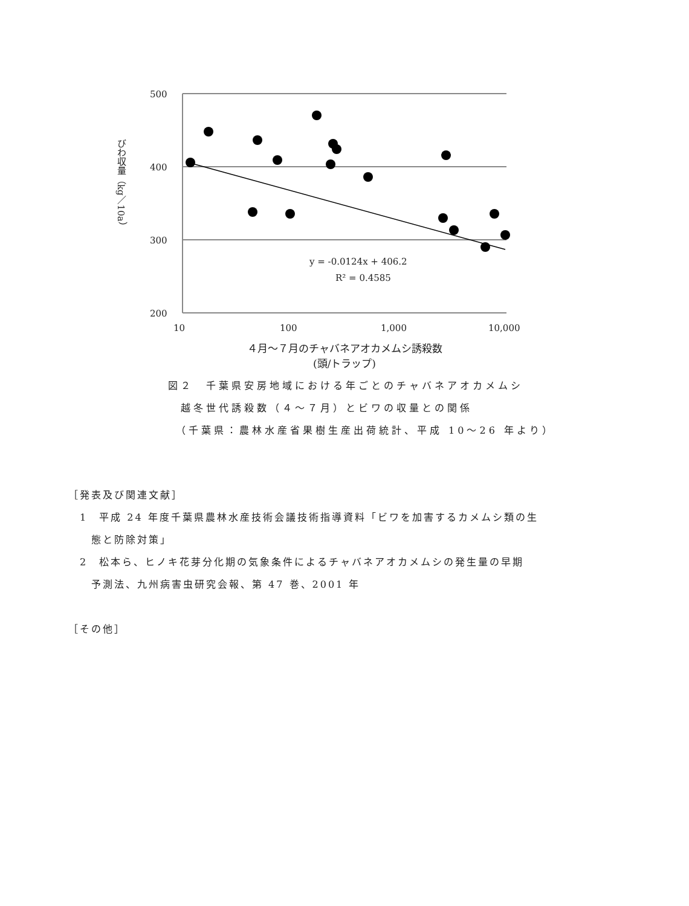500
400
300
200
10
100
1,000
10,000
y = -0.0124x + 406.2
R² = 0.4585
びわ収量（kg／10a）
４月～７月のチャバネアオカメムシ誘殺数
(頭/トラップ)
図２　千葉県安房地域における年ごとのチャバネアオカメムシ
　越冬世代誘殺数（４～７月）とビワの収量との関係
　（千葉県：農林水産省果樹生産出荷統計、平成 10～26 年より）
［発表及び関連文献］
　1　平成 24 年度千葉県農林水産技術会議技術指導資料「ビワを加害するカメムシ類の生
　　態と防除対策」
　2　松本ら、ヒノキ花芽分化期の気象条件によるチャバネアオカメムシの発生量の早期
　　予測法、九州病害虫研究会報、第 47 巻、2001 年
［その他］